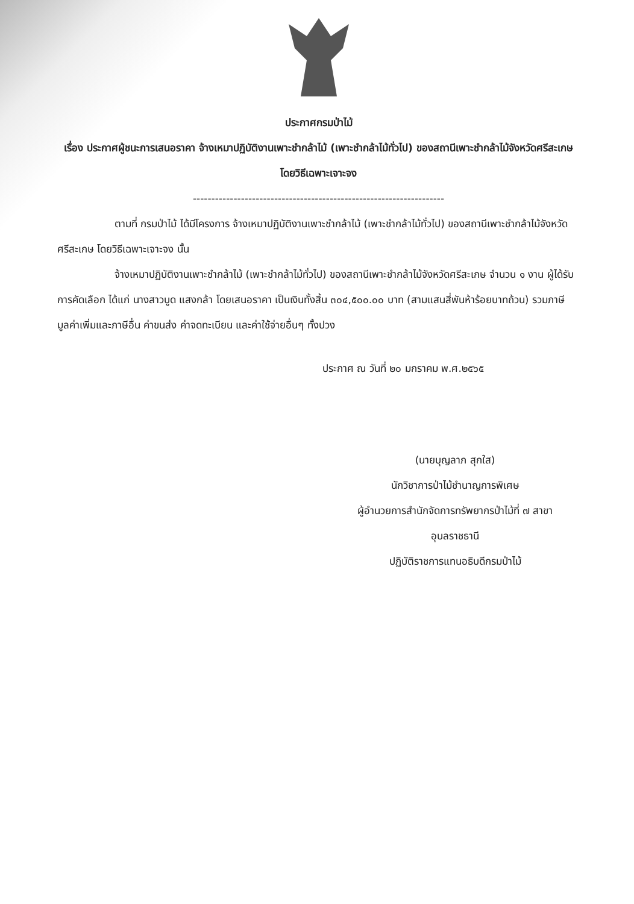ประกาศกรมป่าไม้
เรื่อง ประกาศผู้ชนะการเสนอราคา จ้างเหมาปฏิบัติงานเพาะชำกล้าไม้ (เพาะชำกล้าไม้ทั่วไป) ของสถานีเพาะชำกล้าไม้จังหวัดศรีสะเกษ โดยวิธีเฉพาะเจาะจง
--------------------------------------------------------------------
ตามที่ กรมป่าไม้ ได้มีโครงการ จ้างเหมาปฏิบัติงานเพาะชำกล้าไม้ (เพาะชำกล้าไม้ทั่วไป) ของสถานีเพาะชำกล้าไม้จังหวัดศรีสะเกษ โดยวิธีเฉพาะเจาะจง นั้น
จ้างเหมาปฏิบัติงานเพาะชำกล้าไม้ (เพาะชำกล้าไม้ทั่วไป) ของสถานีเพาะชำกล้าไม้จังหวัดศรีสะเกษ จำนวน ๑ งาน ผู้ได้รับการคัดเลือก ได้แก่ นางสาวบูด แสงกล้า โดยเสนอราคา เป็นเงินทั้งสิ้น ๓๐๔,๕๐๐.๐๐ บาท (สามแสนสี่พันห้าร้อยบาทถ้วน) รวมภาษีมูลค่าเพิ่มและภาษีอื่น ค่าขนส่ง ค่าจดทะเบียน และค่าใช้จ่ายอื่นๆ ทั้งปวง
ประกาศ ณ วันที่ ๒๐ มกราคม พ.ศ.๒๕๖๕
(นายบุญลาภ สุกใส)
นักวิชาการป่าไม้ชำนาญการพิเศษ
ผู้อำนวยการสำนักจัดการทรัพยากรป่าไม้ที่ ๗ สาขา
อุบลราชธานี
ปฏิบัติราชการแทนอธิบดีกรมป่าไม้